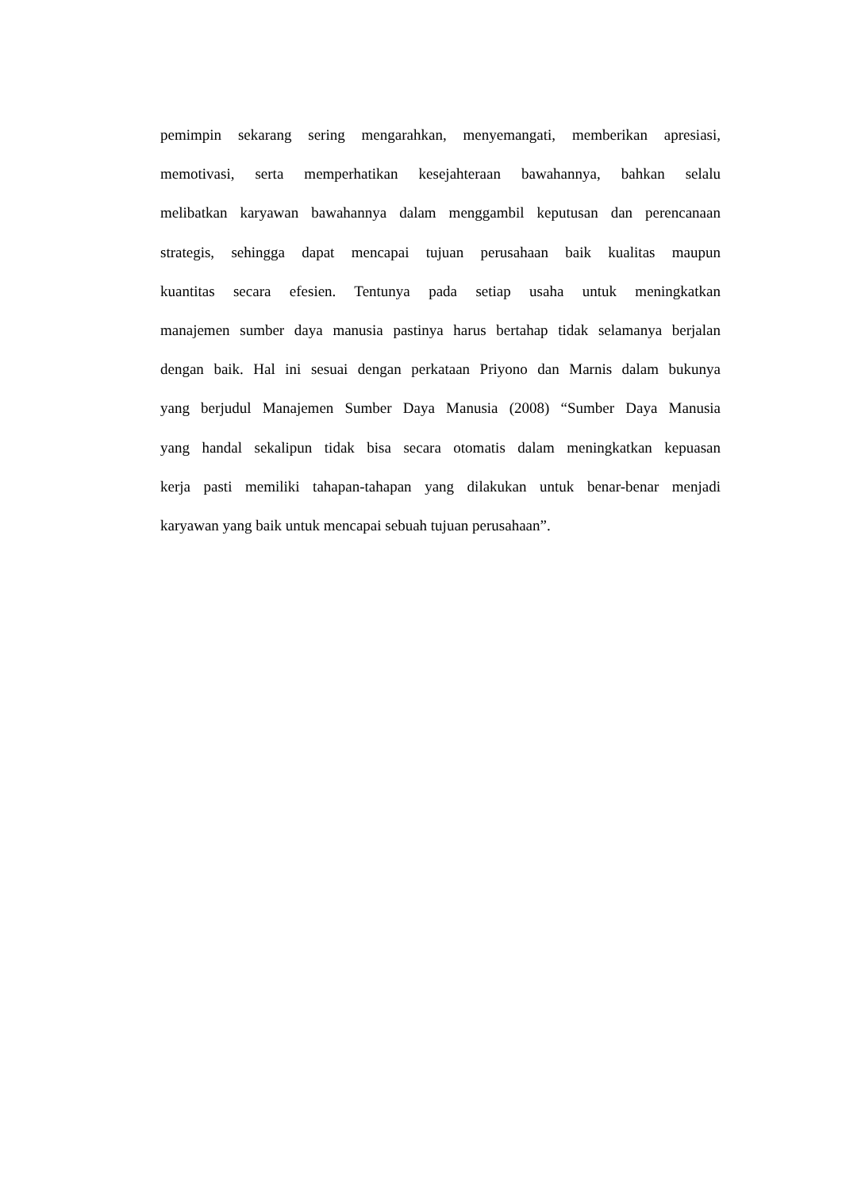pemimpin sekarang sering mengarahkan, menyemangati, memberikan apresiasi,
memotivasi, serta memperhatikan kesejahteraan bawahannya, bahkan selalu
melibatkan karyawan bawahannya dalam menggambil keputusan dan perencanaan
strategis, sehingga dapat mencapai tujuan perusahaan baik kualitas maupun
kuantitas secara efesien. Tentunya pada setiap usaha untuk meningkatkan
manajemen sumber daya manusia pastinya harus bertahap tidak selamanya berjalan
dengan baik. Hal ini sesuai dengan perkataan Priyono dan Marnis dalam bukunya
yang berjudul Manajemen Sumber Daya Manusia (2008) “Sumber Daya Manusia
yang handal sekalipun tidak bisa secara otomatis dalam meningkatkan kepuasan
kerja pasti memiliki tahapan-tahapan yang dilakukan untuk benar-benar menjadi
karyawan yang baik untuk mencapai sebuah tujuan perusahaan”.